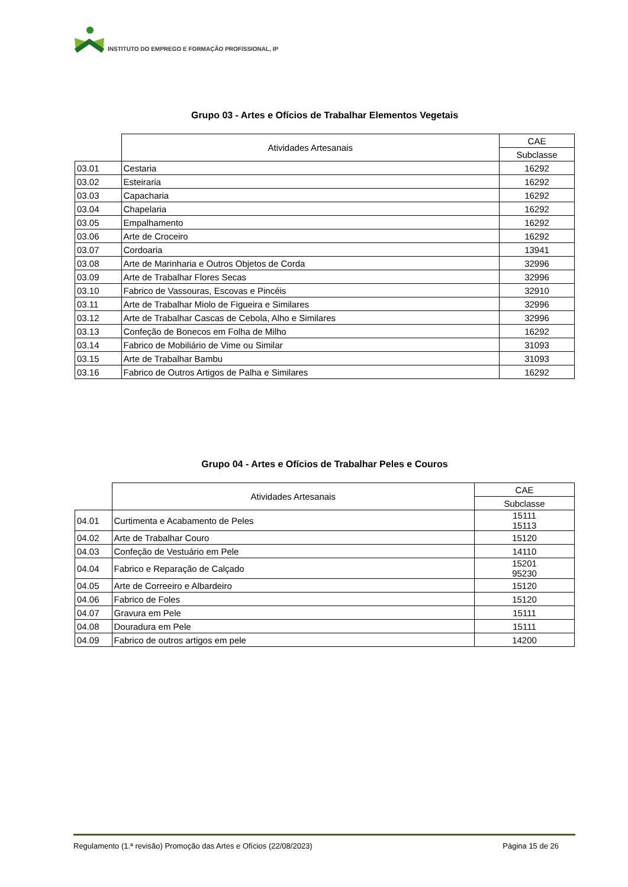INSTITUTO DO EMPREGO E FORMAÇÃO PROFISSIONAL, IP
Grupo 03 - Artes e Ofícios de Trabalhar Elementos Vegetais
| | Atividades Artesanais | CAE |
| | | Subclasse |
| 03.01 | Cestaria | 16292 |
| 03.02 | Esteiraria | 16292 |
| 03.03 | Capacharia | 16292 |
| 03.04 | Chapelaria | 16292 |
| 03.05 | Empalhamento | 16292 |
| 03.06 | Arte de Croceiro | 16292 |
| 03.07 | Cordoaria | 13941 |
| 03.08 | Arte de Marinharia e Outros Objetos de Corda | 32996 |
| 03.09 | Arte de Trabalhar Flores Secas | 32996 |
| 03.10 | Fabrico de Vassouras, Escovas e Pincéis | 32910 |
| 03.11 | Arte de Trabalhar Miolo de Figueira e Similares | 32996 |
| 03.12 | Arte de Trabalhar Cascas de Cebola, Alho e Similares | 32996 |
| 03.13 | Confeção de Bonecos em Folha de Milho | 16292 |
| 03.14 | Fabrico de Mobiliário de Vime ou Similar | 31093 |
| 03.15 | Arte de Trabalhar Bambu | 31093 |
| 03.16 | Fabrico de Outros Artigos de Palha e Similares | 16292 |
Grupo 04 - Artes e Ofícios de Trabalhar Peles e Couros
| | Atividades Artesanais | CAE |
| | | Subclasse |
| 04.01 | Curtimenta e Acabamento de Peles | 15111 15113 |
| 04.02 | Arte de Trabalhar Couro | 15120 |
| 04.03 | Confeção de Vestuário em Pele | 14110 |
| 04.04 | Fabrico e Reparação de Calçado | 15201 95230 |
| 04.05 | Arte de Correeiro e Albardeiro | 15120 |
| 04.06 | Fabrico de Foles | 15120 |
| 04.07 | Gravura em Pele | 15111 |
| 04.08 | Douradura em Pele | 15111 |
| 04.09 | Fabrico de outros artigos em pele | 14200 |
Regulamento (1.ª revisão) Promoção das Artes e Ofícios (22/08/2023) Página 15 de 26